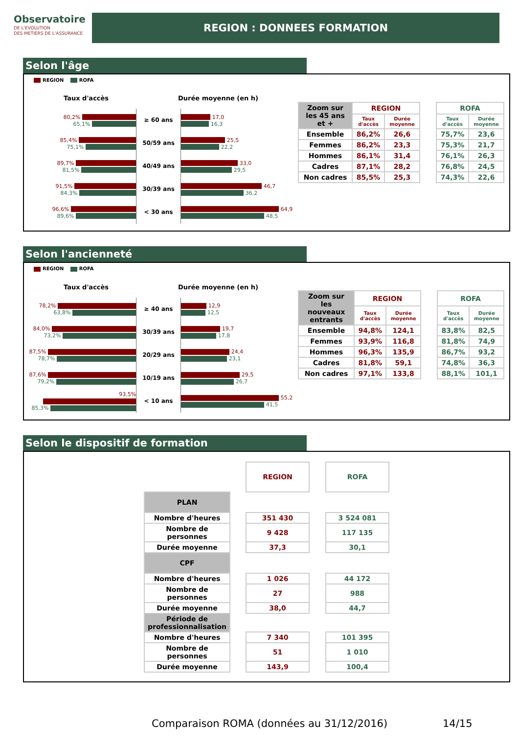Observatoire
DE L'EVOLUTION
DES METIERS DE L'ASSURANCE
REGION : DONNEES FORMATION
Selon l'âge
REGION ROFA
Taux d'accès Durée moyenne (en h)
80,2%
65,1%
≥ 60 ans
17,0
16,3
85,4%
75,1%
50/59 ans
25,5
22,2
89,7%
81,5%
40/49 ans
33,0
29,5
91,5%
84,3%
30/39 ans
46,7
36,2
96,6%
89,6%
< 30 ans
64,9
48,5
| Zoom sur les 45 ans et + | REGION | | | ROFA | |
| | Taux d'accès | Durée moyenne | | Taux d'accès | Durée moyenne |
| Ensemble | 86,2% | 26,6 | | 75,7% | 23,6 |
| Femmes | 86,2% | 23,3 | | 75,3% | 21,7 |
| Hommes | 86,1% | 31,4 | | 76,1% | 26,3 |
| Cadres | 87,1% | 28,2 | | 76,8% | 24,5 |
| Non cadres | 85,5% | 25,3 | | 74,3% | 22,6 |
Selon l'ancienneté
REGION ROFA
Taux d'accès Durée moyenne (en h)
78,2%
63,8%
≥ 40 ans
12,9
12,5
84,0%
73,2%
30/39 ans
19,7
17,8
87,5%
78,7%
20/29 ans
24,4
23,1
87,6%
79,2%
10/19 ans
29,5
26,7
93,5%
85,3%
< 10 ans
55,2
41,5
| Zoom sur les nouveaux entrants | REGION | | | ROFA | |
| | Taux d'accès | Durée moyenne | | Taux d'accès | Durée moyenne |
| Ensemble | 94,8% | 124,1 | | 83,8% | 82,5 |
| Femmes | 93,9% | 116,8 | | 81,8% | 74,9 |
| Hommes | 96,3% | 135,9 | | 86,7% | 93,2 |
| Cadres | 81,8% | 59,1 | | 74,8% | 36,3 |
| Non cadres | 97,1% | 133,8 | | 88,1% | 101,1 |
Selon le dispositif de formation
| | | REGION | | ROFA |
| PLAN | | | | |
| Nombre d'heures | | 351 430 | | 3 524 081 |
| Nombre de personnes | | 9 428 | | 117 135 |
| Durée moyenne | | 37,3 | | 30,1 |
| CPF | | | | |
| Nombre d'heures | | 1 026 | | 44 172 |
| Nombre de personnes | | 27 | | 988 |
| Durée moyenne | | 38,0 | | 44,7 |
| Période de professionnalisation | | | | |
| Nombre d'heures | | 7 340 | | 101 395 |
| Nombre de personnes | | 51 | | 1 010 |
| Durée moyenne | | 143,9 | | 100,4 |
Comparaison ROMA (données au 31/12/2016)
14/15